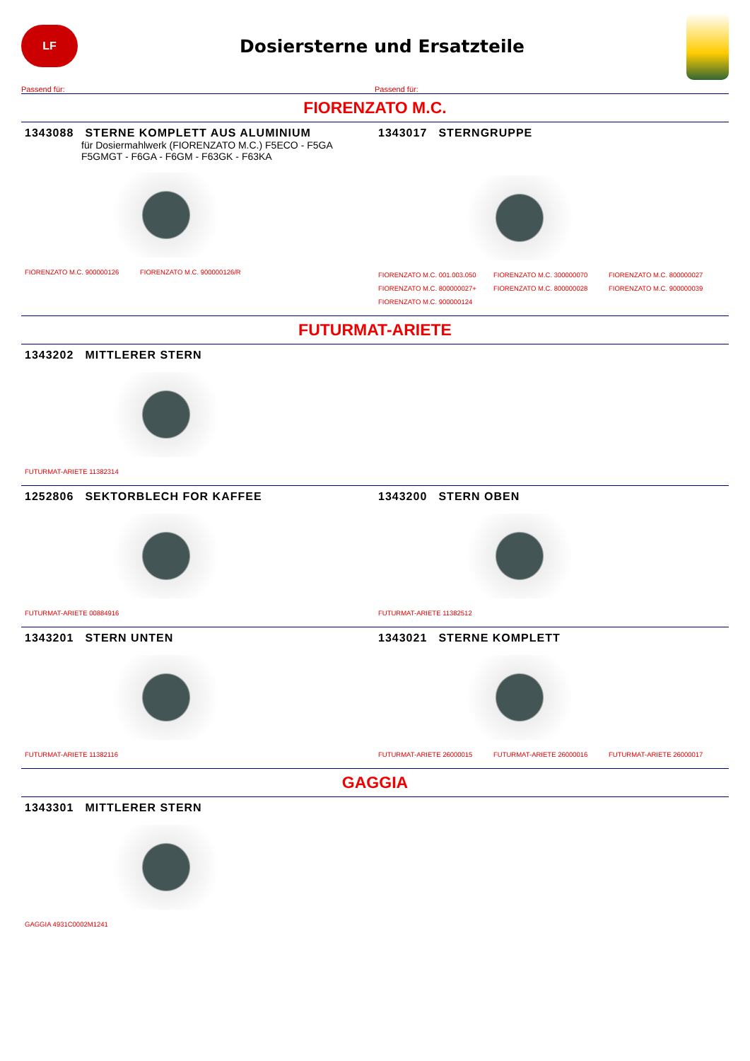LF
Dosiersterne und Ersatzteile
Passend für: Passend für:
FIORENZATO M.C.
1343088 STERNE KOMPLETT AUS ALUMINIUM
für Dosiermahlwerk (FIORENZATO M.C.) F5ECO - F5GA
F5GMGT - F6GA - F6GM - F63GK - F63KA
FIORENZATO M.C. 900000126 FIORENZATO M.C. 900000126/R
1343017 STERNGRUPPE
FIORENZATO M.C. 001.003.050 FIORENZATO M.C. 300000070 FIORENZATO M.C. 800000027 FIORENZATO M.C. 800000027+ FIORENZATO M.C. 800000028 FIORENZATO M.C. 900000039 FIORENZATO M.C. 900000124
FUTURMAT-ARIETE
1343202 MITTLERER STERN
FUTURMAT-ARIETE 11382314
1252806 SEKTORBLECH FOR KAFFEE
FUTURMAT-ARIETE 00884916
1343200 STERN OBEN
FUTURMAT-ARIETE 11382512
1343201 STERN UNTEN
FUTURMAT-ARIETE 11382116
1343021 STERNE KOMPLETT
FUTURMAT-ARIETE 26000015 FUTURMAT-ARIETE 26000016 FUTURMAT-ARIETE 26000017
GAGGIA
1343301 MITTLERER STERN
GAGGIA 4931C0002M1241